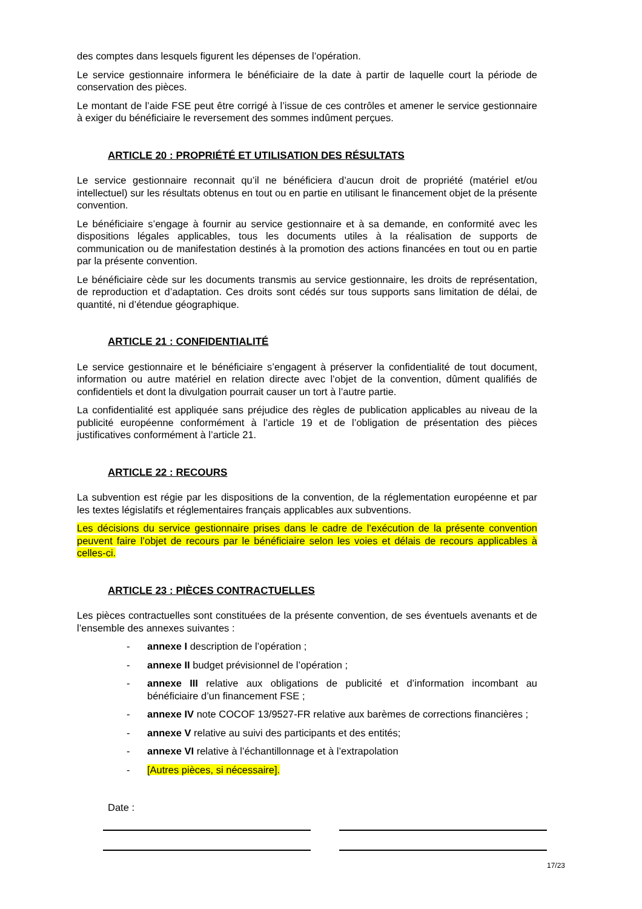des comptes dans lesquels figurent les dépenses de l’opération.
Le service gestionnaire informera le bénéficiaire de la date à partir de laquelle court la période de conservation des pièces.
Le montant de l’aide FSE peut être corrigé à l’issue de ces contrôles et amener le service gestionnaire à exiger du bénéficiaire le reversement des sommes indûment perçues.
ARTICLE 20 : PROPRIÉTÉ ET UTILISATION DES RÉSULTATS
Le service gestionnaire reconnait qu’il ne bénéficiera d’aucun droit de propriété (matériel et/ou intellectuel) sur les résultats obtenus en tout ou en partie en utilisant le financement objet de la présente convention.
Le bénéficiaire s’engage à fournir au service gestionnaire et à sa demande, en conformité avec les dispositions légales applicables, tous les documents utiles à la réalisation de supports de communication ou de manifestation destinés à la promotion des actions financées en tout ou en partie par la présente convention.
Le bénéficiaire cède sur les documents transmis au service gestionnaire, les droits de représentation, de reproduction et d’adaptation. Ces droits sont cédés sur tous supports sans limitation de délai, de quantité, ni d’étendue géographique.
ARTICLE 21 : CONFIDENTIALITÉ
Le service gestionnaire et le bénéficiaire s’engagent à préserver la confidentialité de tout document, information ou autre matériel en relation directe avec l’objet de la convention, dûment qualifiés de confidentiels et dont la divulgation pourrait causer un tort à l’autre partie.
La confidentialité est appliquée sans préjudice des règles de publication applicables au niveau de la publicité européenne conformément à l’article 19 et de l’obligation de présentation des pièces justificatives conformément à l’article 21.
ARTICLE 22 : RECOURS
La subvention est régie par les dispositions de la convention, de la réglementation européenne et par les textes législatifs et réglementaires français applicables aux subventions.
Les décisions du service gestionnaire prises dans le cadre de l’exécution de la présente convention peuvent faire l’objet de recours par le bénéficiaire selon les voies et délais de recours applicables à celles-ci.
ARTICLE 23 : PIÈCES CONTRACTUELLES
Les pièces contractuelles sont constituées de la présente convention, de ses éventuels avenants et de l’ensemble des annexes suivantes :
- annexe I description de l’opération ;
- annexe II budget prévisionnel de l’opération ;
- annexe III relative aux obligations de publicité et d’information incombant au bénéficiaire d’un financement FSE ;
- annexe IV note COCOF 13/9527-FR relative aux barèmes de corrections financières ;
- annexe V relative au suivi des participants et des entités;
- annexe VI relative à l’échantillonnage et à l’extrapolation
- [Autres pièces, si nécessaire].
Date :
17/23